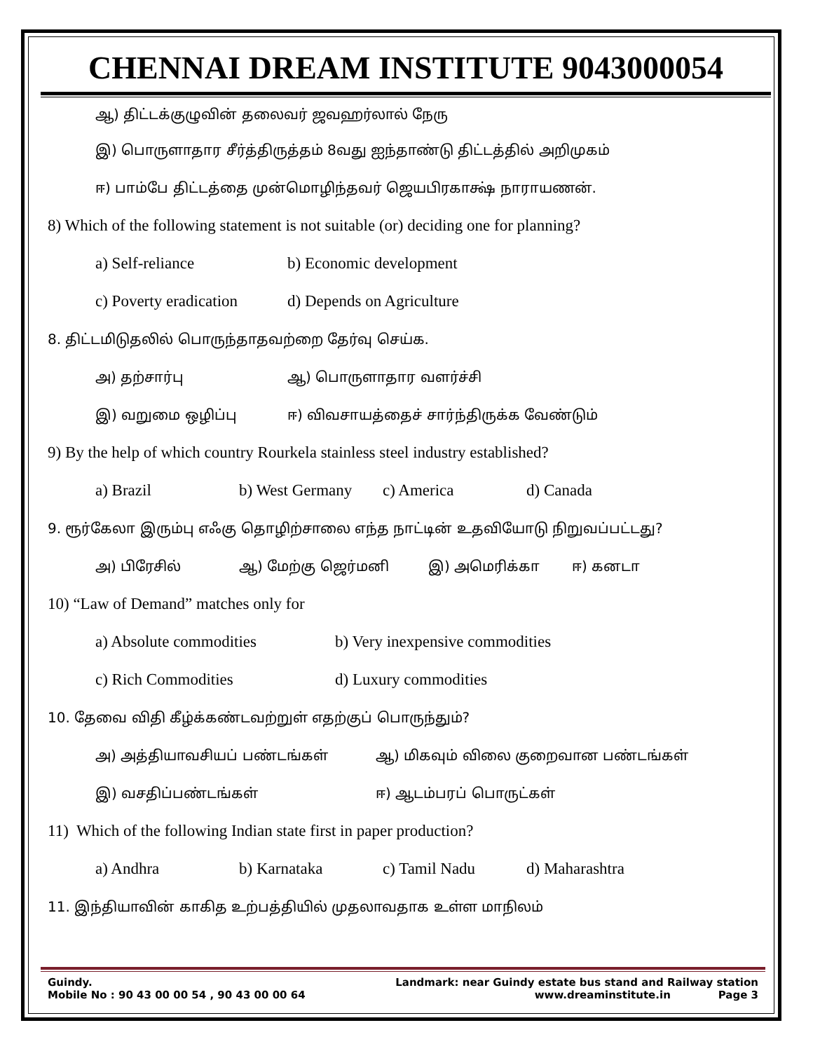CHENNAI DREAM INSTITUTE 9043000054
ஆ) திட்டக்குழுவின் தலைவர் ஜவஹர்லால் நேரு
இ) பொருளாதார சீர்த்திருத்தம் 8வது ஐந்தாண்டு திட்டத்தில் அறிமுகம்
ஈ) பாம்பே திட்டத்தை முன்மொழிந்தவர் ஜெயபிரகாக்ஷ் நாராயணன்.
8) Which of the following statement is not suitable (or) deciding one for planning?
a) Self-reliance b) Economic development
c) Poverty eradication d) Depends on Agriculture
8. திட்டமிடுதலில் பொருந்தாதவற்றை தேர்வு செய்க.
அ) தற்சார்பு ஆ) பொருளாதார வளர்ச்சி
இ) வறுமை ஒழிப்பு ஈ) விவசாயத்தைச் சார்ந்திருக்க வேண்டும்
9) By the help of which country Rourkela stainless steel industry established?
a) Brazil b) West Germany c) America d) Canada
9. ரூர்கேலா இரும்பு எஃகு தொழிற்சாலை எந்த நாட்டின் உதவியோடு நிறுவப்பட்டது?
அ) பிரேசில் ஆ) மேற்கு ஜெர்மனி இ) அமெரிக்கா ஈ) கனடா
10) “Law of Demand” matches only for
a) Absolute commodities b) Very inexpensive commodities
c) Rich Commodities d) Luxury commodities
10. தேவை விதி கீழ்க்கண்டவற்றுள் எதற்குப் பொருந்தும்?
அ) அத்தியாவசியப் பண்டங்கள் ஆ) மிகவும் விலை குறைவான பண்டங்கள்
இ) வசதிப்பண்டங்கள் ஈ) ஆடம்பரப் பொருட்கள்
11) Which of the following Indian state first in paper production?
a) Andhra b) Karnataka c) Tamil Nadu d) Maharashtra
11. இந்தியாவின் காகித உற்பத்தியில் முதலாவதாக உள்ள மாநிலம்
Guindy. Landmark: near Guindy estate bus stand and Railway station
Mobile No : 90 43 00 00 54 , 90 43 00 00 64 www.dreaminstitute.in Page 3